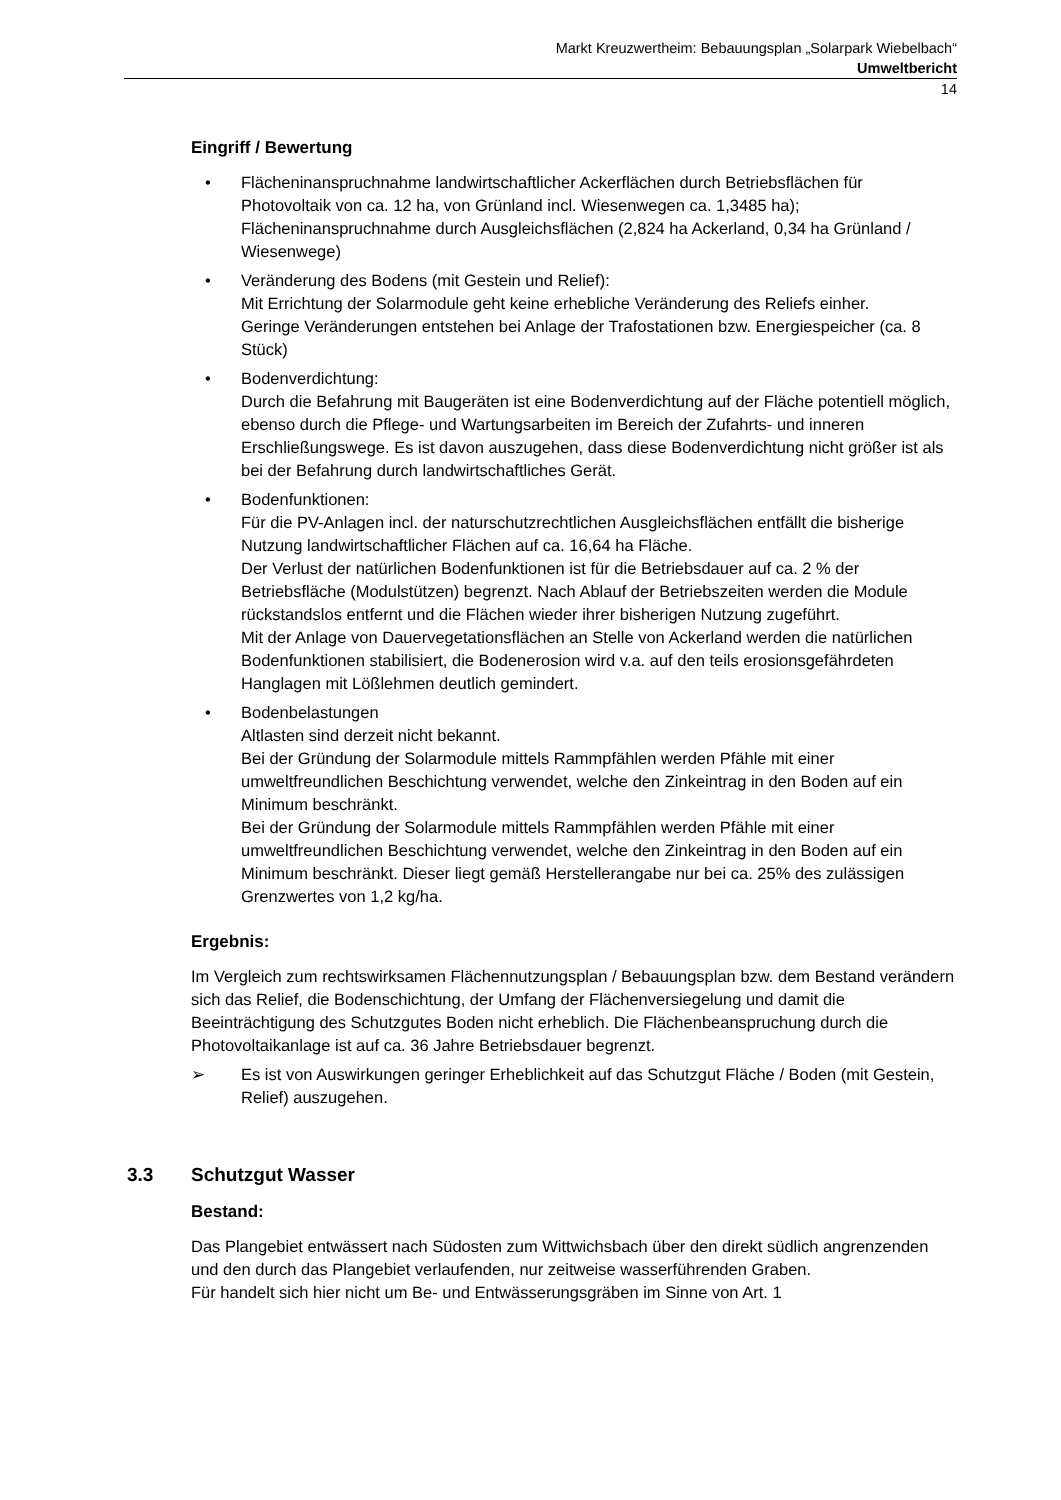Markt Kreuzwertheim: Bebauungsplan „Solarpark Wiebelbach“
Umweltbericht
14
Eingriff / Bewertung
• Flächeninanspruchnahme landwirtschaftlicher Ackerflächen durch Betriebsflächen für Photovoltaik von ca. 12 ha, von Grünland incl. Wiesenwegen ca. 1,3485 ha); Flächeninanspruchnahme durch Ausgleichsflächen (2,824 ha Ackerland, 0,34 ha Grünland / Wiesenwege)
• Veränderung des Bodens (mit Gestein und Relief):
Mit Errichtung der Solarmodule geht keine erhebliche Veränderung des Reliefs einher.
Geringe Veränderungen entstehen bei Anlage der Trafostationen bzw. Energiespeicher (ca. 8 Stück)
• Bodenverdichtung:
Durch die Befahrung mit Baugeräten ist eine Bodenverdichtung auf der Fläche potentiell möglich, ebenso durch die Pflege- und Wartungsarbeiten im Bereich der Zufahrts- und inneren Erschließungswege. Es ist davon auszugehen, dass diese Bodenverdichtung nicht größer ist als bei der Befahrung durch landwirtschaftliches Gerät.
• Bodenfunktionen:
Für die PV-Anlagen incl. der naturschutzrechtlichen Ausgleichsflächen entfällt die bisherige Nutzung landwirtschaftlicher Flächen auf ca. 16,64 ha Fläche.
Der Verlust der natürlichen Bodenfunktionen ist für die Betriebsdauer auf ca. 2 % der Betriebsfläche (Modulstützen) begrenzt. Nach Ablauf der Betriebszeiten werden die Module rückstandslos entfernt und die Flächen wieder ihrer bisherigen Nutzung zugeführt.
Mit der Anlage von Dauervegetationsflächen an Stelle von Ackerland werden die natürlichen Bodenfunktionen stabilisiert, die Bodenerosion wird v.a. auf den teils erosionsgefährdeten Hanglagen mit Lößlehmen deutlich gemindert.
• Bodenbelastungen
Altlasten sind derzeit nicht bekannt.
Bei der Gründung der Solarmodule mittels Rammpfählen werden Pfähle mit einer umweltfreundlichen Beschichtung verwendet, welche den Zinkeintrag in den Boden auf ein Minimum beschränkt.
Bei der Gründung der Solarmodule mittels Rammpfählen werden Pfähle mit einer umweltfreundlichen Beschichtung verwendet, welche den Zinkeintrag in den Boden auf ein Minimum beschränkt. Dieser liegt gemäß Herstellerangabe nur bei ca. 25% des zulässigen Grenzwertes von 1,2 kg/ha.
Ergebnis:
Im Vergleich zum rechtswirksamen Flächennutzungsplan / Bebauungsplan bzw. dem Bestand verändern sich das Relief, die Bodenschichtung, der Umfang der Flächenversiegelung und damit die Beeinträchtigung des Schutzgutes Boden nicht erheblich. Die Flächenbeanspruchung durch die Photovoltaikanlage ist auf ca. 36 Jahre Betriebsdauer begrenzt.
➢ Es ist von Auswirkungen geringer Erheblichkeit auf das Schutzgut Fläche / Boden (mit Gestein, Relief) auszugehen.
3.3 Schutzgut Wasser
Bestand:
Das Plangebiet entwässert nach Südosten zum Wittwichsbach über den direkt südlich angrenzenden und den durch das Plangebiet verlaufenden, nur zeitweise wasserführenden Graben.
Für handelt sich hier nicht um Be- und Entwässerungsgräben im Sinne von Art. 1